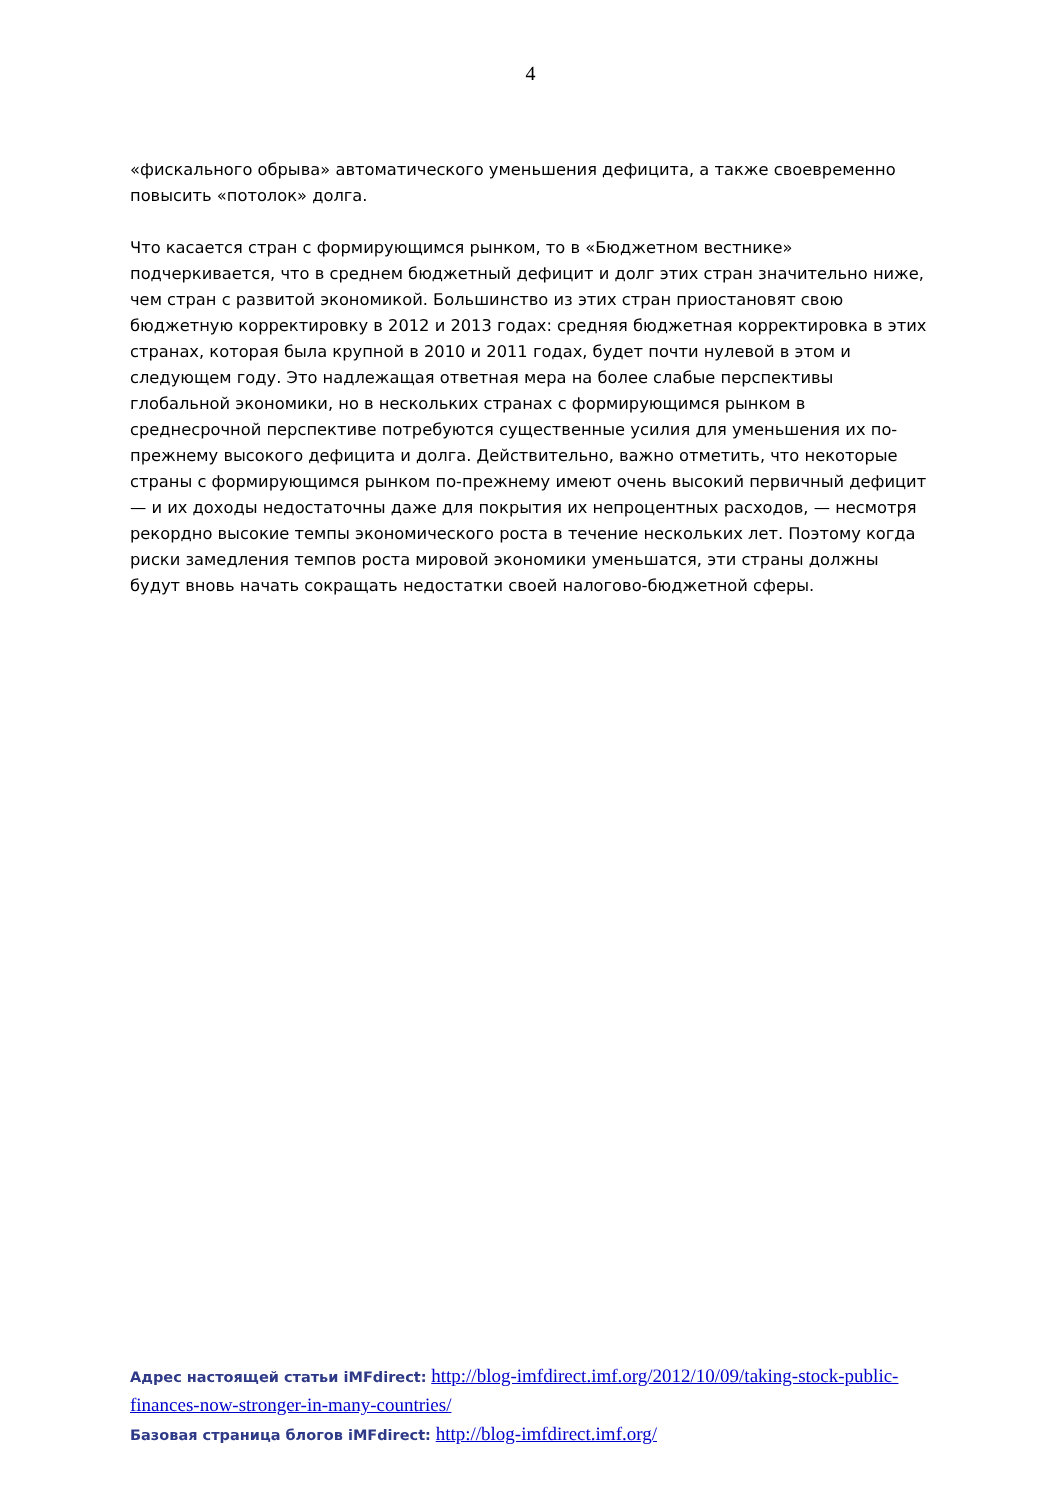4
«фискального обрыва» автоматического уменьшения дефицита, а также своевременно повысить «потолок» долга.
Что касается стран с формирующимся рынком, то в «Бюджетном вестнике» подчеркивается, что в среднем бюджетный дефицит и долг этих стран значительно ниже, чем стран с развитой экономикой. Большинство из этих стран приостановят свою бюджетную корректировку в 2012 и 2013 годах: средняя бюджетная корректировка в этих странах, которая была крупной в 2010 и 2011 годах, будет почти нулевой в этом и следующем году. Это надлежащая ответная мера на более слабые перспективы глобальной экономики, но в нескольких странах с формирующимся рынком в среднесрочной перспективе потребуются существенные усилия для уменьшения их по-прежнему высокого дефицита и долга. Действительно, важно отметить, что некоторые страны с формирующимся рынком по-прежнему имеют очень высокий первичный дефицит — и их доходы недостаточны даже для покрытия их непроцентных расходов, — несмотря рекордно высокие темпы экономического роста в течение нескольких лет. Поэтому когда риски замедления темпов роста мировой экономики уменьшатся, эти страны должны будут вновь начать сокращать недостатки своей налогово-бюджетной сферы.
Адрес настоящей статьи iMFdirect: http://blog-imfdirect.imf.org/2012/10/09/taking-stock-public-finances-now-stronger-in-many-countries/
Базовая страница блогов iMFdirect: http://blog-imfdirect.imf.org/